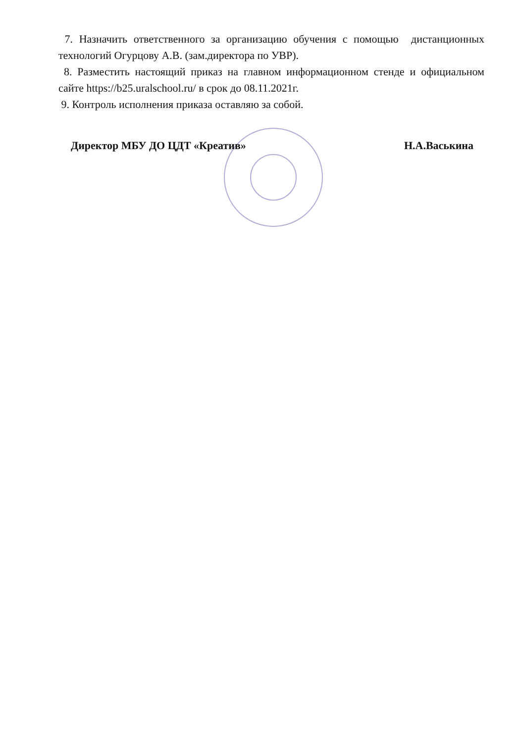7. Назначить ответственного за организацию обучения с помощью дистанционных технологий Огурцову А.В. (зам.директора по УВР).
8. Разместить настоящий приказ на главном информационном стенде и официальном сайте https://b25.uralschool.ru/ в срок до 08.11.2021г.
9. Контроль исполнения приказа оставляю за собой.
Директор МБУ ДО ЦДТ «Креатив» Н.А.Васькина